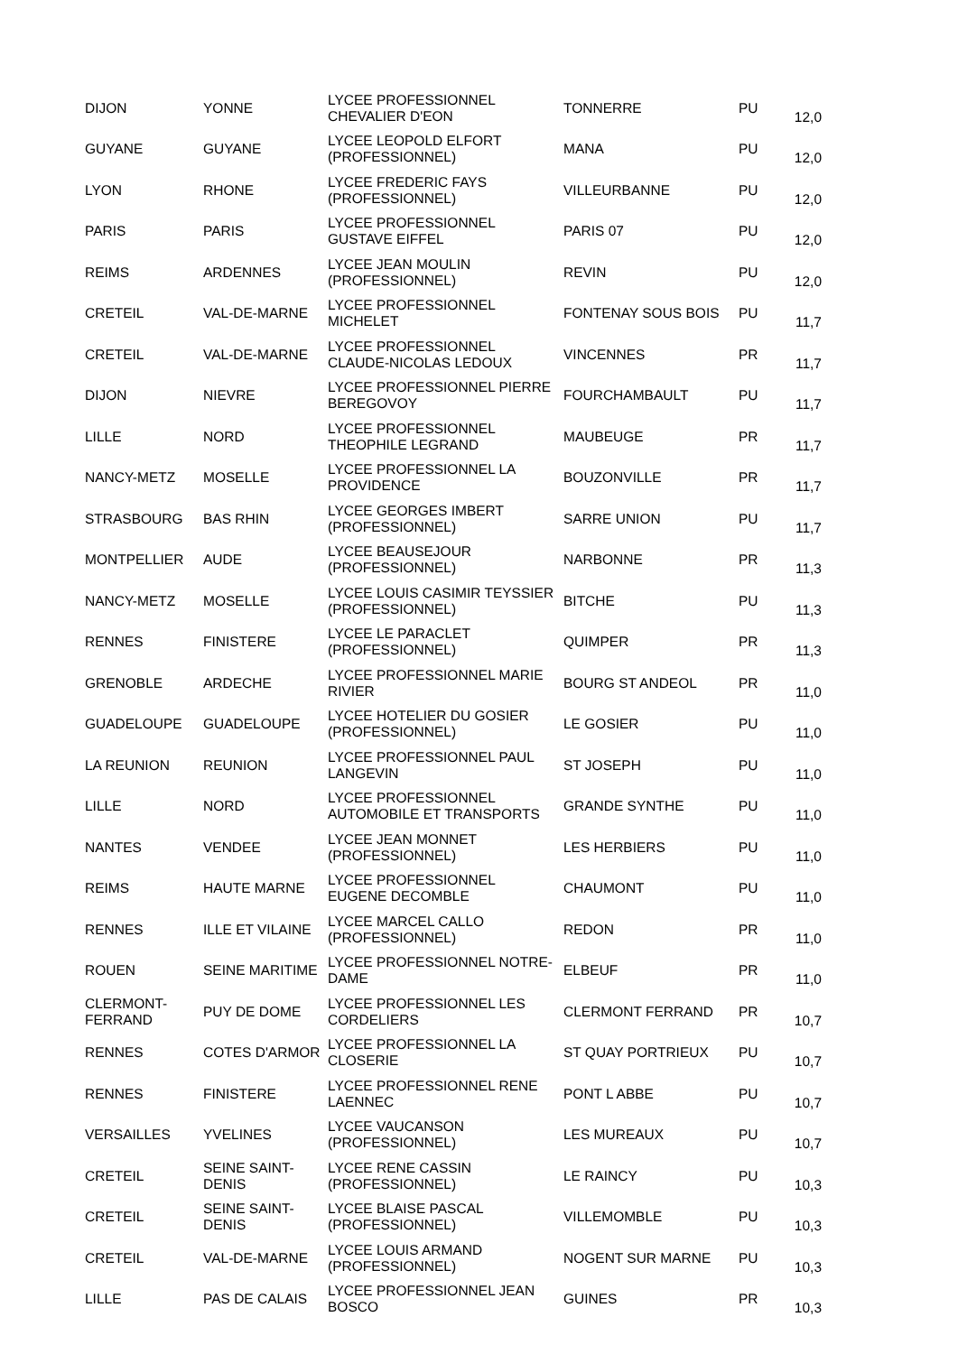| DIJON | YONNE | LYCEE PROFESSIONNEL CHEVALIER D'EON | TONNERRE | PU | 12,0 |
| GUYANE | GUYANE | LYCEE LEOPOLD ELFORT (PROFESSIONNEL) | MANA | PU | 12,0 |
| LYON | RHONE | LYCEE FREDERIC FAYS (PROFESSIONNEL) | VILLEURBANNE | PU | 12,0 |
| PARIS | PARIS | LYCEE PROFESSIONNEL GUSTAVE EIFFEL | PARIS 07 | PU | 12,0 |
| REIMS | ARDENNES | LYCEE JEAN MOULIN (PROFESSIONNEL) | REVIN | PU | 12,0 |
| CRETEIL | VAL-DE-MARNE | LYCEE PROFESSIONNEL MICHELET | FONTENAY SOUS BOIS | PU | 11,7 |
| CRETEIL | VAL-DE-MARNE | LYCEE PROFESSIONNEL CLAUDE-NICOLAS LEDOUX | VINCENNES | PR | 11,7 |
| DIJON | NIEVRE | LYCEE PROFESSIONNEL PIERRE BEREGOVOY | FOURCHAMBAULT | PU | 11,7 |
| LILLE | NORD | LYCEE PROFESSIONNEL THEOPHILE LEGRAND | MAUBEUGE | PR | 11,7 |
| NANCY-METZ | MOSELLE | LYCEE PROFESSIONNEL LA PROVIDENCE | BOUZONVILLE | PR | 11,7 |
| STRASBOURG | BAS RHIN | LYCEE GEORGES IMBERT (PROFESSIONNEL) | SARRE UNION | PU | 11,7 |
| MONTPELLIER | AUDE | LYCEE BEAUSEJOUR (PROFESSIONNEL) | NARBONNE | PR | 11,3 |
| NANCY-METZ | MOSELLE | LYCEE LOUIS CASIMIR TEYSSIER (PROFESSIONNEL) | BITCHE | PU | 11,3 |
| RENNES | FINISTERE | LYCEE LE PARACLET (PROFESSIONNEL) | QUIMPER | PR | 11,3 |
| GRENOBLE | ARDECHE | LYCEE PROFESSIONNEL MARIE RIVIER | BOURG ST ANDEOL | PR | 11,0 |
| GUADELOUPE | GUADELOUPE | LYCEE HOTELIER DU GOSIER (PROFESSIONNEL) | LE GOSIER | PU | 11,0 |
| LA REUNION | REUNION | LYCEE PROFESSIONNEL PAUL LANGEVIN | ST JOSEPH | PU | 11,0 |
| LILLE | NORD | LYCEE PROFESSIONNEL AUTOMOBILE ET TRANSPORTS | GRANDE SYNTHE | PU | 11,0 |
| NANTES | VENDEE | LYCEE JEAN MONNET (PROFESSIONNEL) | LES HERBIERS | PU | 11,0 |
| REIMS | HAUTE MARNE | LYCEE PROFESSIONNEL EUGENE DECOMBLE | CHAUMONT | PU | 11,0 |
| RENNES | ILLE ET VILAINE | LYCEE MARCEL CALLO (PROFESSIONNEL) | REDON | PR | 11,0 |
| ROUEN | SEINE MARITIME | LYCEE PROFESSIONNEL NOTRE-DAME | ELBEUF | PR | 11,0 |
| CLERMONT-FERRAND | PUY DE DOME | LYCEE PROFESSIONNEL LES CORDELIERS | CLERMONT FERRAND | PR | 10,7 |
| RENNES | COTES D'ARMOR | LYCEE PROFESSIONNEL LA CLOSERIE | ST QUAY PORTRIEUX | PU | 10,7 |
| RENNES | FINISTERE | LYCEE PROFESSIONNEL RENE LAENNEC | PONT L ABBE | PU | 10,7 |
| VERSAILLES | YVELINES | LYCEE VAUCANSON (PROFESSIONNEL) | LES MUREAUX | PU | 10,7 |
| CRETEIL | SEINE SAINT-DENIS | LYCEE RENE CASSIN (PROFESSIONNEL) | LE RAINCY | PU | 10,3 |
| CRETEIL | SEINE SAINT-DENIS | LYCEE BLAISE PASCAL (PROFESSIONNEL) | VILLEMOMBLE | PU | 10,3 |
| CRETEIL | VAL-DE-MARNE | LYCEE LOUIS ARMAND (PROFESSIONNEL) | NOGENT SUR MARNE | PU | 10,3 |
| LILLE | PAS DE CALAIS | LYCEE PROFESSIONNEL JEAN BOSCO | GUINES | PR | 10,3 |